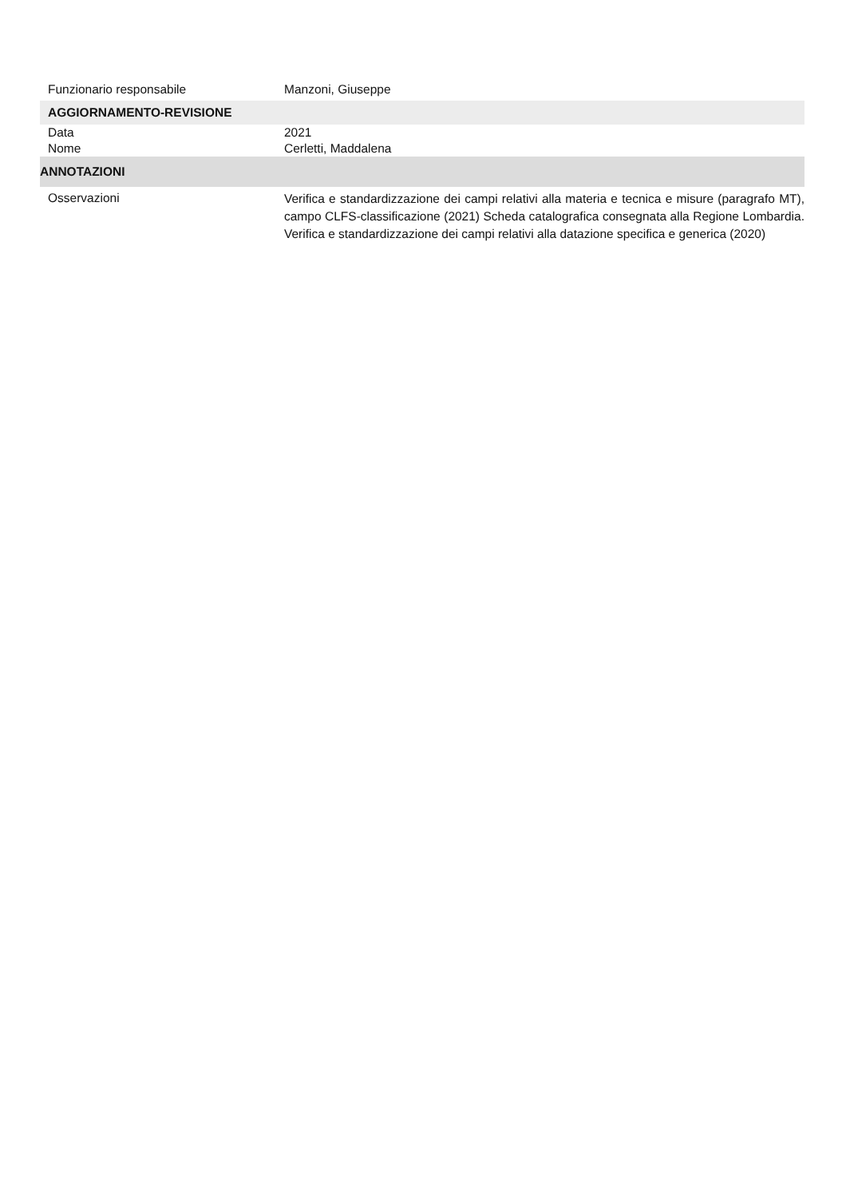Funzionario responsabile Manzoni, Giuseppe
AGGIORNAMENTO-REVISIONE
Data 2021
Nome Cerletti, Maddalena
ANNOTAZIONI
Osservazioni
Verifica e standardizzazione dei campi relativi alla materia e tecnica e misure (paragrafo MT), campo CLFS-classificazione (2021) Scheda catalografica consegnata alla Regione Lombardia. Verifica e standardizzazione dei campi relativi alla datazione specifica e generica (2020)